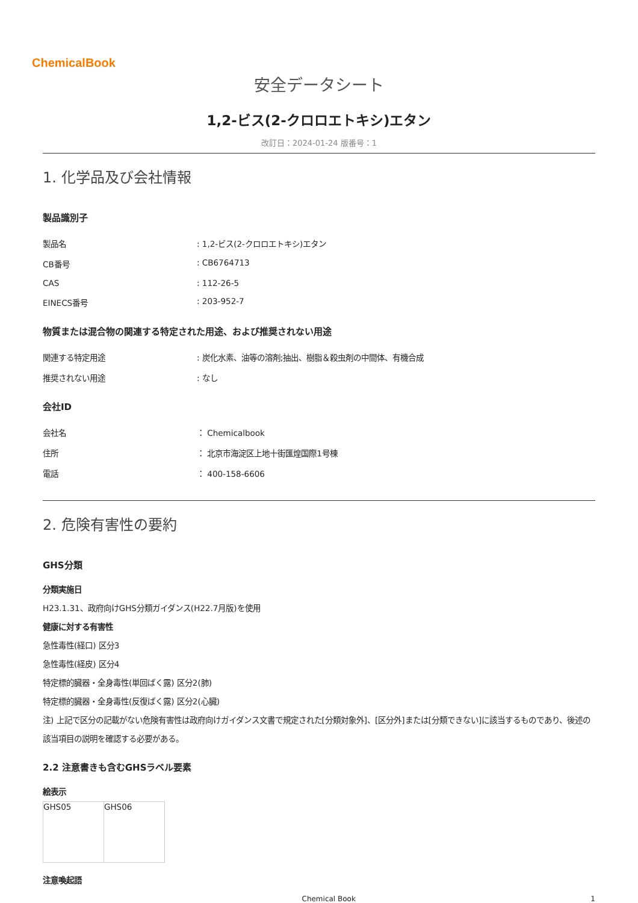ChemicalBook
安全データシート
1,2-ビス(2-クロロエトキシ)エタン
改訂日：2024-01-24 版番号：1
1. 化学品及び会社情報
製品識別子
| 製品名 | : 1,2-ビス(2-クロロエトキシ)エタン |
| CB番号 | : CB6764713 |
| CAS | : 112-26-5 |
| EINECS番号 | : 203-952-7 |
物質または混合物の関連する特定された用途、および推奨されない用途
| 関連する特定用途 | : 炭化水素、油等の溶剤;抽出、樹脂＆殺虫剤の中間体、有機合成 |
| 推奨されない用途 | : なし |
会社ID
| 会社名 | ： Chemicalbook |
| 住所 | ： 北京市海淀区上地十街匯煌国際1号棟 |
| 電話 | ： 400-158-6606 |
2. 危険有害性の要約
GHS分類
分類実施日
H23.1.31、政府向けGHS分類ガイダンス(H22.7月版)を使用
健康に対する有害性
急性毒性(経口) 区分3
急性毒性(経皮) 区分4
特定標的臓器・全身毒性(単回ばく露) 区分2(肺)
特定標的臓器・全身毒性(反復ばく露) 区分2(心臓)
注) 上記で区分の記載がない危険有害性は政府向けガイダンス文書で規定された[分類対象外]、[区分外]または[分類できない]に該当するものであり、後述の該当項目の説明を確認する必要がある。
2.2 注意書きも含むGHSラベル要素
絵表示
| GHS05 | GHS06 |
注意喚起語
Chemical Book 1